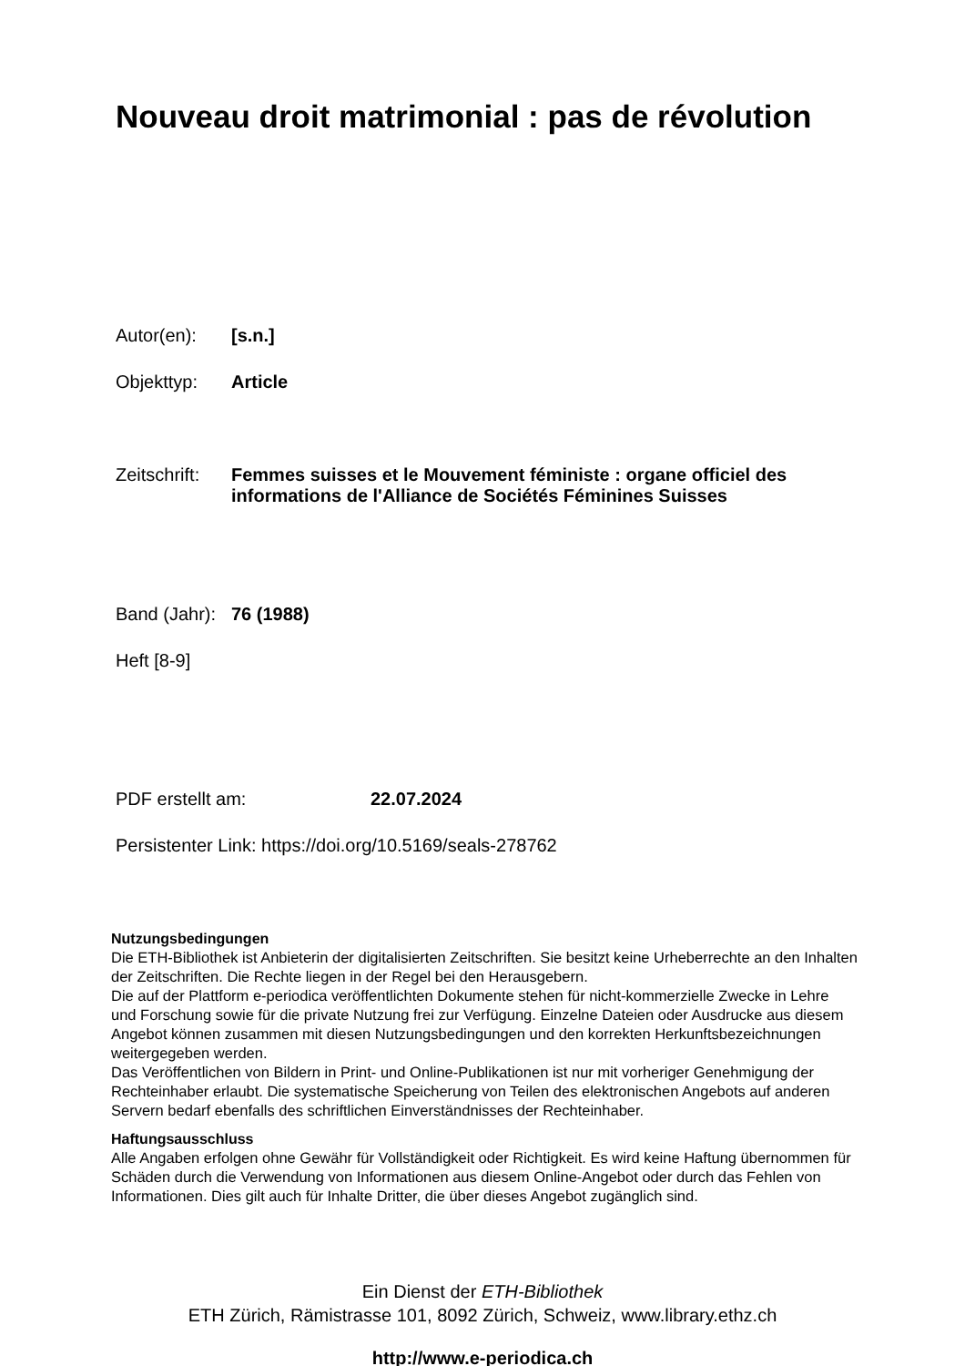Nouveau droit matrimonial : pas de révolution
Autor(en): [s.n.]
Objekttyp: Article
Zeitschrift:
Femmes suisses et le Mouvement féministe : organe officiel des
informations de l'Alliance de Sociétés Féminines Suisses
Band (Jahr):
76 (1988)
Heft [8-9]
PDF erstellt am: 22.07.2024
Persistenter Link: https://doi.org/10.5169/seals-278762
Nutzungsbedingungen
Die ETH-Bibliothek ist Anbieterin der digitalisierten Zeitschriften. Sie besitzt keine Urheberrechte an den Inhalten der Zeitschriften. Die Rechte liegen in der Regel bei den Herausgebern.
Die auf der Plattform e-periodica veröffentlichten Dokumente stehen für nicht-kommerzielle Zwecke in Lehre und Forschung sowie für die private Nutzung frei zur Verfügung. Einzelne Dateien oder Ausdrucke aus diesem Angebot können zusammen mit diesen Nutzungsbedingungen und den korrekten Herkunftsbezeichnungen weitergegeben werden.
Das Veröffentlichen von Bildern in Print- und Online-Publikationen ist nur mit vorheriger Genehmigung der Rechteinhaber erlaubt. Die systematische Speicherung von Teilen des elektronischen Angebots auf anderen Servern bedarf ebenfalls des schriftlichen Einverständnisses der Rechteinhaber.
Haftungsausschluss
Alle Angaben erfolgen ohne Gewähr für Vollständigkeit oder Richtigkeit. Es wird keine Haftung übernommen für Schäden durch die Verwendung von Informationen aus diesem Online-Angebot oder durch das Fehlen von Informationen. Dies gilt auch für Inhalte Dritter, die über dieses Angebot zugänglich sind.
Ein Dienst der ETH-Bibliothek
ETH Zürich, Rämistrasse 101, 8092 Zürich, Schweiz, www.library.ethz.ch
http://www.e-periodica.ch